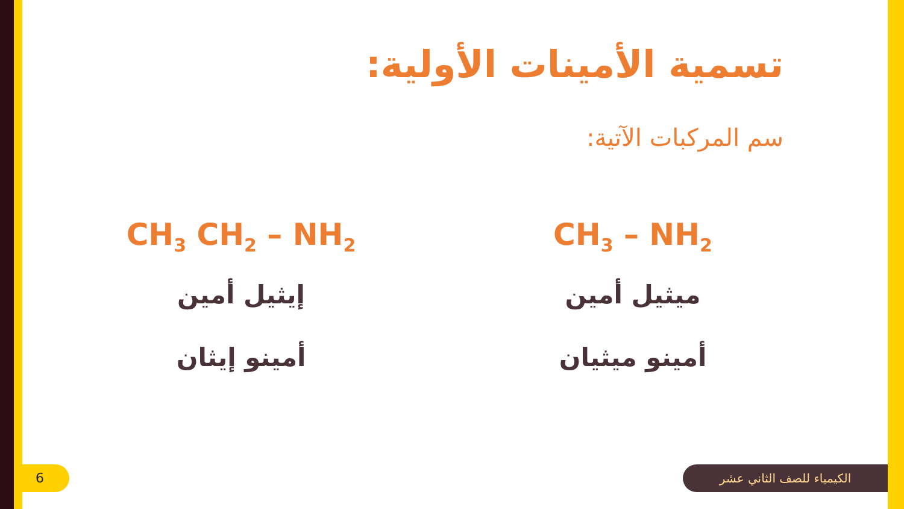تسمية الأمينات الأولية:
سم المركبات الآتية:
CH<sub>3</sub> – NH<sub>2</sub>
ميثيل أمين
أمينو ميثيان
CH<sub>3</sub> CH<sub>2</sub> – NH<sub>2</sub>
إيثيل أمين
أمينو إيثان
6 الكيمياء للصف الثاني عشر